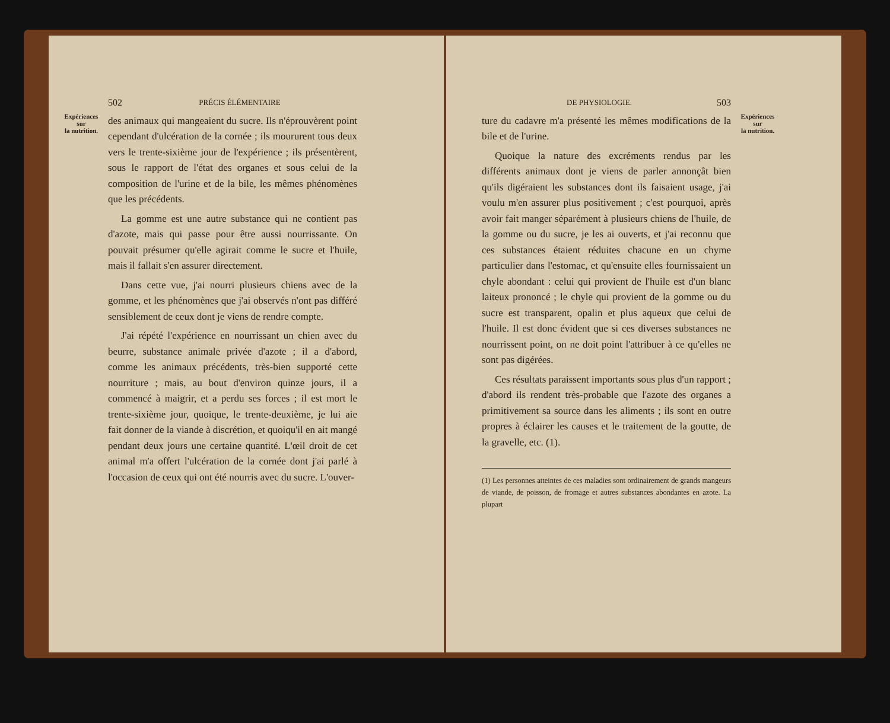Expériences
sur
la nutrition.
502 PRÉCIS ÉLÉMENTAIRE
des animaux qui mangeaient du sucre. Ils n'éprouvèrent point cependant d'ulcération de la cornée ; ils moururent tous deux vers le trente-sixième jour de l'expérience ; ils présentèrent, sous le rapport de l'état des organes et sous celui de la composition de l'urine et de la bile, les mêmes phénomènes que les précédents.
La gomme est une autre substance qui ne contient pas d'azote, mais qui passe pour être aussi nourrissante. On pouvait présumer qu'elle agirait comme le sucre et l'huile, mais il fallait s'en assurer directement.
Dans cette vue, j'ai nourri plusieurs chiens avec de la gomme, et les phénomènes que j'ai observés n'ont pas différé sensiblement de ceux dont je viens de rendre compte.
J'ai répété l'expérience en nourrissant un chien avec du beurre, substance animale privée d'azote ; il a d'abord, comme les animaux précédents, très-bien supporté cette nourriture ; mais, au bout d'environ quinze jours, il a commencé à maigrir, et a perdu ses forces ; il est mort le trente-sixième jour, quoique, le trente-deuxième, je lui aie fait donner de la viande à discrétion, et quoiqu'il en ait mangé pendant deux jours une certaine quantité. L'œil droit de cet animal m'a offert l'ulcération de la cornée dont j'ai parlé à l'occasion de ceux qui ont été nourris avec du sucre. L'ouver-
DE PHYSIOLOGIE. 503
ture du cadavre m'a présenté les mêmes modifications de la bile et de l'urine.
Quoique la nature des excréments rendus par les différents animaux dont je viens de parler annonçât bien qu'ils digéraient les substances dont ils faisaient usage, j'ai voulu m'en assurer plus positivement ; c'est pourquoi, après avoir fait manger séparément à plusieurs chiens de l'huile, de la gomme ou du sucre, je les ai ouverts, et j'ai reconnu que ces substances étaient réduites chacune en un chyme particulier dans l'estomac, et qu'ensuite elles fournissaient un chyle abondant : celui qui provient de l'huile est d'un blanc laiteux prononcé ; le chyle qui provient de la gomme ou du sucre est transparent, opalin et plus aqueux que celui de l'huile. Il est donc évident que si ces diverses substances ne nourrissent point, on ne doit point l'attribuer à ce qu'elles ne sont pas digérées.
Ces résultats paraissent importants sous plus d'un rapport ; d'abord ils rendent très-probable que l'azote des organes a primitivement sa source dans les aliments ; ils sont en outre propres à éclairer les causes et le traitement de la goutte, de la gravelle, etc. (1).
(1) Les personnes atteintes de ces maladies sont ordinairement de grands mangeurs de viande, de poisson, de fromage et autres substances abondantes en azote. La plupart
Expériences
sur
la nutrition.